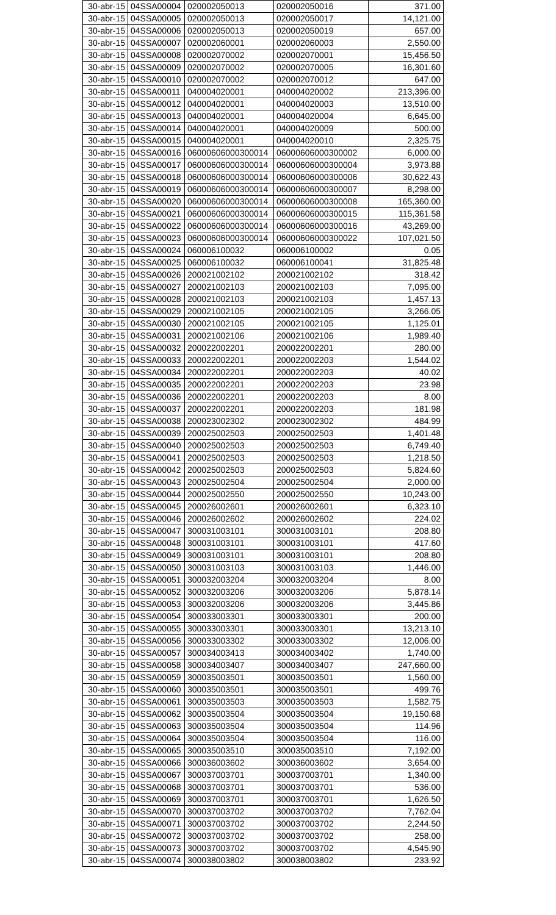| 30-abr-15 | 04SSA00004 | 020002050013 | 020002050016 | 371.00 |
| 30-abr-15 | 04SSA00005 | 020002050013 | 020002050017 | 14,121.00 |
| 30-abr-15 | 04SSA00006 | 020002050013 | 020002050019 | 657.00 |
| 30-abr-15 | 04SSA00007 | 020002060001 | 020002060003 | 2,550.00 |
| 30-abr-15 | 04SSA00008 | 020002070002 | 020002070001 | 15,456.50 |
| 30-abr-15 | 04SSA00009 | 020002070002 | 020002070005 | 16,301.60 |
| 30-abr-15 | 04SSA00010 | 020002070002 | 020002070012 | 647.00 |
| 30-abr-15 | 04SSA00011 | 040004020001 | 040004020002 | 213,396.00 |
| 30-abr-15 | 04SSA00012 | 040004020001 | 040004020003 | 13,510.00 |
| 30-abr-15 | 04SSA00013 | 040004020001 | 040004020004 | 6,645.00 |
| 30-abr-15 | 04SSA00014 | 040004020001 | 040004020009 | 500.00 |
| 30-abr-15 | 04SSA00015 | 040004020001 | 040004020010 | 2,325.75 |
| 30-abr-15 | 04SSA00016 | 06000606000300014 | 06000606000300002 | 6,000.00 |
| 30-abr-15 | 04SSA00017 | 06000606000300014 | 06000606000300004 | 3,973.88 |
| 30-abr-15 | 04SSA00018 | 06000606000300014 | 06000606000300006 | 30,622.43 |
| 30-abr-15 | 04SSA00019 | 06000606000300014 | 06000606000300007 | 8,298.00 |
| 30-abr-15 | 04SSA00020 | 06000606000300014 | 06000606000300008 | 165,360.00 |
| 30-abr-15 | 04SSA00021 | 06000606000300014 | 06000606000300015 | 115,361.58 |
| 30-abr-15 | 04SSA00022 | 06000606000300014 | 06000606000300016 | 43,269.00 |
| 30-abr-15 | 04SSA00023 | 06000606000300014 | 06000606000300022 | 107,021.50 |
| 30-abr-15 | 04SSA00024 | 060006100032 | 060006100002 | 0.05 |
| 30-abr-15 | 04SSA00025 | 060006100032 | 060006100041 | 31,825.48 |
| 30-abr-15 | 04SSA00026 | 200021002102 | 200021002102 | 318.42 |
| 30-abr-15 | 04SSA00027 | 200021002103 | 200021002103 | 7,095.00 |
| 30-abr-15 | 04SSA00028 | 200021002103 | 200021002103 | 1,457.13 |
| 30-abr-15 | 04SSA00029 | 200021002105 | 200021002105 | 3,266.05 |
| 30-abr-15 | 04SSA00030 | 200021002105 | 200021002105 | 1,125.01 |
| 30-abr-15 | 04SSA00031 | 200021002106 | 200021002106 | 1,989.40 |
| 30-abr-15 | 04SSA00032 | 200022002201 | 200022002201 | 280.00 |
| 30-abr-15 | 04SSA00033 | 200022002201 | 200022002203 | 1,544.02 |
| 30-abr-15 | 04SSA00034 | 200022002201 | 200022002203 | 40.02 |
| 30-abr-15 | 04SSA00035 | 200022002201 | 200022002203 | 23.98 |
| 30-abr-15 | 04SSA00036 | 200022002201 | 200022002203 | 8.00 |
| 30-abr-15 | 04SSA00037 | 200022002201 | 200022002203 | 181.98 |
| 30-abr-15 | 04SSA00038 | 200023002302 | 200023002302 | 484.99 |
| 30-abr-15 | 04SSA00039 | 200025002503 | 200025002503 | 1,401.48 |
| 30-abr-15 | 04SSA00040 | 200025002503 | 200025002503 | 6,749.40 |
| 30-abr-15 | 04SSA00041 | 200025002503 | 200025002503 | 1,218.50 |
| 30-abr-15 | 04SSA00042 | 200025002503 | 200025002503 | 5,824.60 |
| 30-abr-15 | 04SSA00043 | 200025002504 | 200025002504 | 2,000.00 |
| 30-abr-15 | 04SSA00044 | 200025002550 | 200025002550 | 10,243.00 |
| 30-abr-15 | 04SSA00045 | 200026002601 | 200026002601 | 6,323.10 |
| 30-abr-15 | 04SSA00046 | 200026002602 | 200026002602 | 224.02 |
| 30-abr-15 | 04SSA00047 | 300031003101 | 300031003101 | 208.80 |
| 30-abr-15 | 04SSA00048 | 300031003101 | 300031003101 | 417.60 |
| 30-abr-15 | 04SSA00049 | 300031003101 | 300031003101 | 208.80 |
| 30-abr-15 | 04SSA00050 | 300031003103 | 300031003103 | 1,446.00 |
| 30-abr-15 | 04SSA00051 | 300032003204 | 300032003204 | 8.00 |
| 30-abr-15 | 04SSA00052 | 300032003206 | 300032003206 | 5,878.14 |
| 30-abr-15 | 04SSA00053 | 300032003206 | 300032003206 | 3,445.86 |
| 30-abr-15 | 04SSA00054 | 300033003301 | 300033003301 | 200.00 |
| 30-abr-15 | 04SSA00055 | 300033003301 | 300033003301 | 13,213.10 |
| 30-abr-15 | 04SSA00056 | 300033003302 | 300033003302 | 12,006.00 |
| 30-abr-15 | 04SSA00057 | 300034003413 | 300034003402 | 1,740.00 |
| 30-abr-15 | 04SSA00058 | 300034003407 | 300034003407 | 247,660.00 |
| 30-abr-15 | 04SSA00059 | 300035003501 | 300035003501 | 1,560.00 |
| 30-abr-15 | 04SSA00060 | 300035003501 | 300035003501 | 499.76 |
| 30-abr-15 | 04SSA00061 | 300035003503 | 300035003503 | 1,582.75 |
| 30-abr-15 | 04SSA00062 | 300035003504 | 300035003504 | 19,150.68 |
| 30-abr-15 | 04SSA00063 | 300035003504 | 300035003504 | 114.96 |
| 30-abr-15 | 04SSA00064 | 300035003504 | 300035003504 | 116.00 |
| 30-abr-15 | 04SSA00065 | 300035003510 | 300035003510 | 7,192.00 |
| 30-abr-15 | 04SSA00066 | 300036003602 | 300036003602 | 3,654.00 |
| 30-abr-15 | 04SSA00067 | 300037003701 | 300037003701 | 1,340.00 |
| 30-abr-15 | 04SSA00068 | 300037003701 | 300037003701 | 536.00 |
| 30-abr-15 | 04SSA00069 | 300037003701 | 300037003701 | 1,626.50 |
| 30-abr-15 | 04SSA00070 | 300037003702 | 300037003702 | 7,762.04 |
| 30-abr-15 | 04SSA00071 | 300037003702 | 300037003702 | 2,244.50 |
| 30-abr-15 | 04SSA00072 | 300037003702 | 300037003702 | 258.00 |
| 30-abr-15 | 04SSA00073 | 300037003702 | 300037003702 | 4,545.90 |
| 30-abr-15 | 04SSA00074 | 300038003802 | 300038003802 | 233.92 |